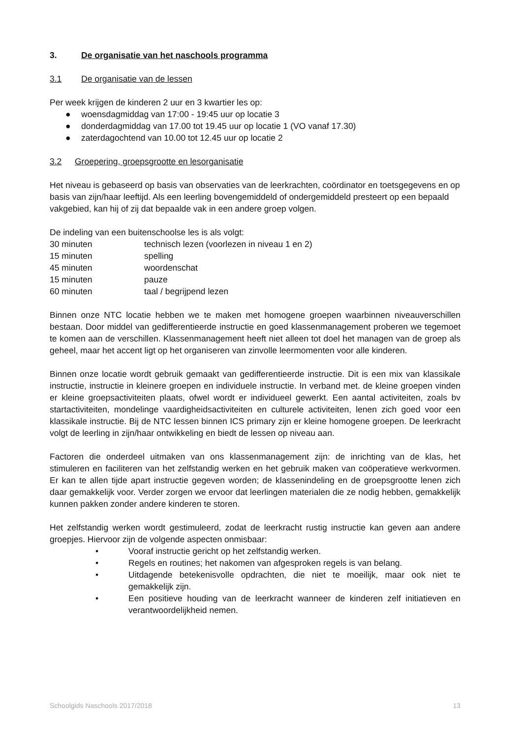3. De organisatie van het naschools programma
3.1 De organisatie van de lessen
Per week krijgen de kinderen 2 uur en 3 kwartier les op:
● woensdagmiddag van 17:00 - 19:45 uur op locatie 3
● donderdagmiddag van 17.00 tot 19.45 uur op locatie 1 (VO vanaf 17.30)
● zaterdagochtend van 10.00 tot 12.45 uur op locatie 2
3.2 Groepering, groepsgrootte en lesorganisatie
Het niveau is gebaseerd op basis van observaties van de leerkrachten, coördinator en toetsgegevens en op basis van zijn/haar leeftijd. Als een leerling bovengemiddeld of ondergemiddeld presteert op een bepaald vakgebied, kan hij of zij dat bepaalde vak in een andere groep volgen.
De indeling van een buitenschoolse les is als volgt:
| 30 minuten | technisch lezen (voorlezen in niveau 1 en 2) |
| 15 minuten | spelling |
| 45 minuten | woordenschat |
| 15 minuten | pauze |
| 60 minuten | taal / begrijpend lezen |
Binnen onze NTC locatie hebben we te maken met homogene groepen waarbinnen niveauverschillen bestaan. Door middel van gedifferentieerde instructie en goed klassenmanagement proberen we tegemoet te komen aan de verschillen. Klassenmanagement heeft niet alleen tot doel het managen van de groep als geheel, maar het accent ligt op het organiseren van zinvolle leermomenten voor alle kinderen.
Binnen onze locatie wordt gebruik gemaakt van gedifferentieerde instructie. Dit is een mix van klassikale instructie, instructie in kleinere groepen en individuele instructie. In verband met. de kleine groepen vinden er kleine groepsactiviteiten plaats, ofwel wordt er individueel gewerkt. Een aantal activiteiten, zoals bv startactiviteiten, mondelinge vaardigheidsactiviteiten en culturele activiteiten, lenen zich goed voor een klassikale instructie. Bij de NTC lessen binnen ICS primary zijn er kleine homogene groepen. De leerkracht volgt de leerling in zijn/haar ontwikkeling en biedt de lessen op niveau aan.
Factoren die onderdeel uitmaken van ons klassenmanagement zijn: de inrichting van de klas, het stimuleren en faciliteren van het zelfstandig werken en het gebruik maken van coöperatieve werkvormen. Er kan te allen tijde apart instructie gegeven worden; de klassenindeling en de groepsgrootte lenen zich daar gemakkelijk voor. Verder zorgen we ervoor dat leerlingen materialen die ze nodig hebben, gemakkelijk kunnen pakken zonder andere kinderen te storen.
Het zelfstandig werken wordt gestimuleerd, zodat de leerkracht rustig instructie kan geven aan andere groepjes. Hiervoor zijn de volgende aspecten onmisbaar:
• Vooraf instructie gericht op het zelfstandig werken.
• Regels en routines; het nakomen van afgesproken regels is van belang.
• Uitdagende betekenisvolle opdrachten, die niet te moeilijk, maar ook niet te gemakkelijk zijn.
• Een positieve houding van de leerkracht wanneer de kinderen zelf initiatieven en verantwoordelijkheid nemen.
Schoolgids Naschools 2017/2018 13